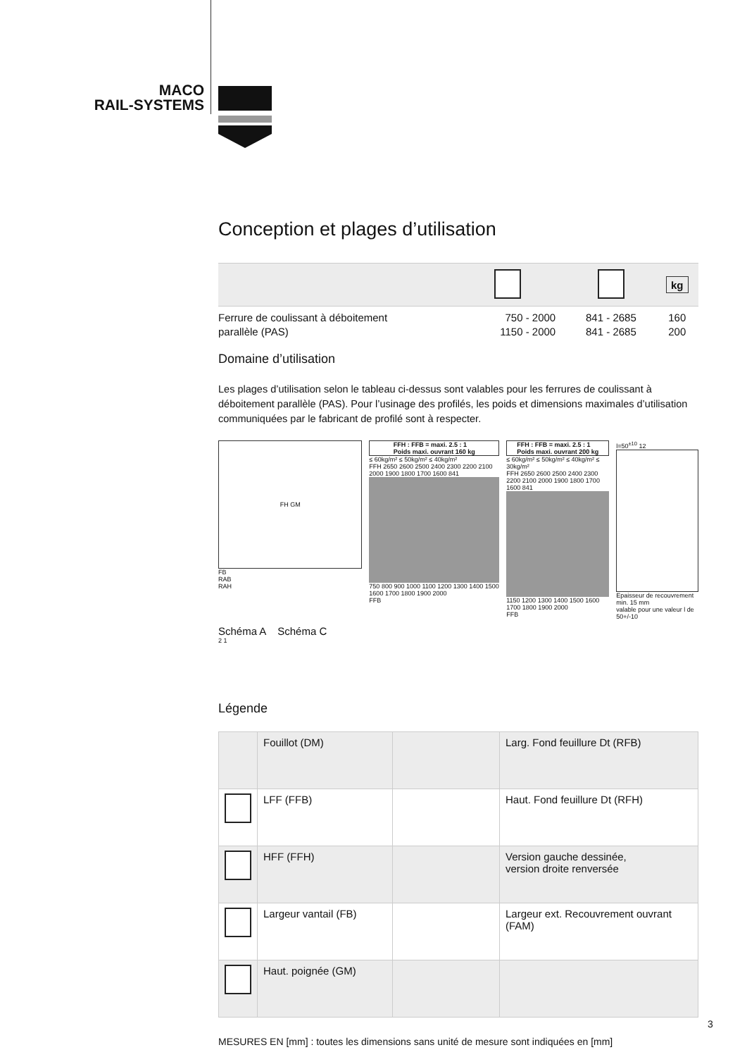MACO
RAIL-SYSTEMS
Conception et plages d’utilisation
| | | | kg |
| --- | --- | --- | --- |
| Ferrure de coulissant à déboitement parallèle (PAS) | 750 - 2000 1150 - 2000 | 841 - 2685 841 - 2685 | 160 200 |
Domaine d’utilisation
Les plages d’utilisation selon le tableau ci-dessus sont valables pour les ferrures de coulissant à déboitement parallèle (PAS). Pour l’usinage des profilés, les poids et dimensions maximales d’utilisation communiquées par le fabricant de profilé sont à respecter.
FH GM
FB
RAB
RAH
Schéma A Schéma C
2 1
FFH : FFB = maxi. 2.5 : 1
Poids maxi. ouvrant 160 kg
≤ 60kg/m² ≤ 50kg/m² ≤ 40kg/m²
FFH 2650 2600 2500 2400 2300 2200 2100 2000 1900 1800 1700 1600 841
750 800 900 1000 1100 1200 1300 1400 1500 1600 1700 1800 1900 2000
FFB
FFH : FFB = maxi. 2.5 : 1
Poids maxi. ouvrant 200 kg
≤ 60kg/m² ≤ 50kg/m² ≤ 40kg/m² ≤ 30kg/m²
FFH 2650 2600 2500 2400 2300 2200 2100 2000 1900 1800 1700 1600 841
1150 1200 1300 1400 1500 1600 1700 1800 1900 2000
FFB
l=50<sup>±10</sup> 12
Epaisseur de recouvrement min. 15 mm
valable pour une valeur l de 50+/-10
Légende
| | Fouillot (DM) | | Larg. Fond feuillure Dt (RFB) |
| | LFF (FFB) | | Haut. Fond feuillure Dt (RFH) |
| | HFF (FFH) | | Version gauche dessinée, version droite renversée |
| | Largeur vantail (FB) | | Largeur ext. Recouvrement ouvrant (FAM) |
| | Haut. poignée (GM) | | |
MESURES EN [mm] : toutes les dimensions sans unité de mesure sont indiquées en [mm]
3